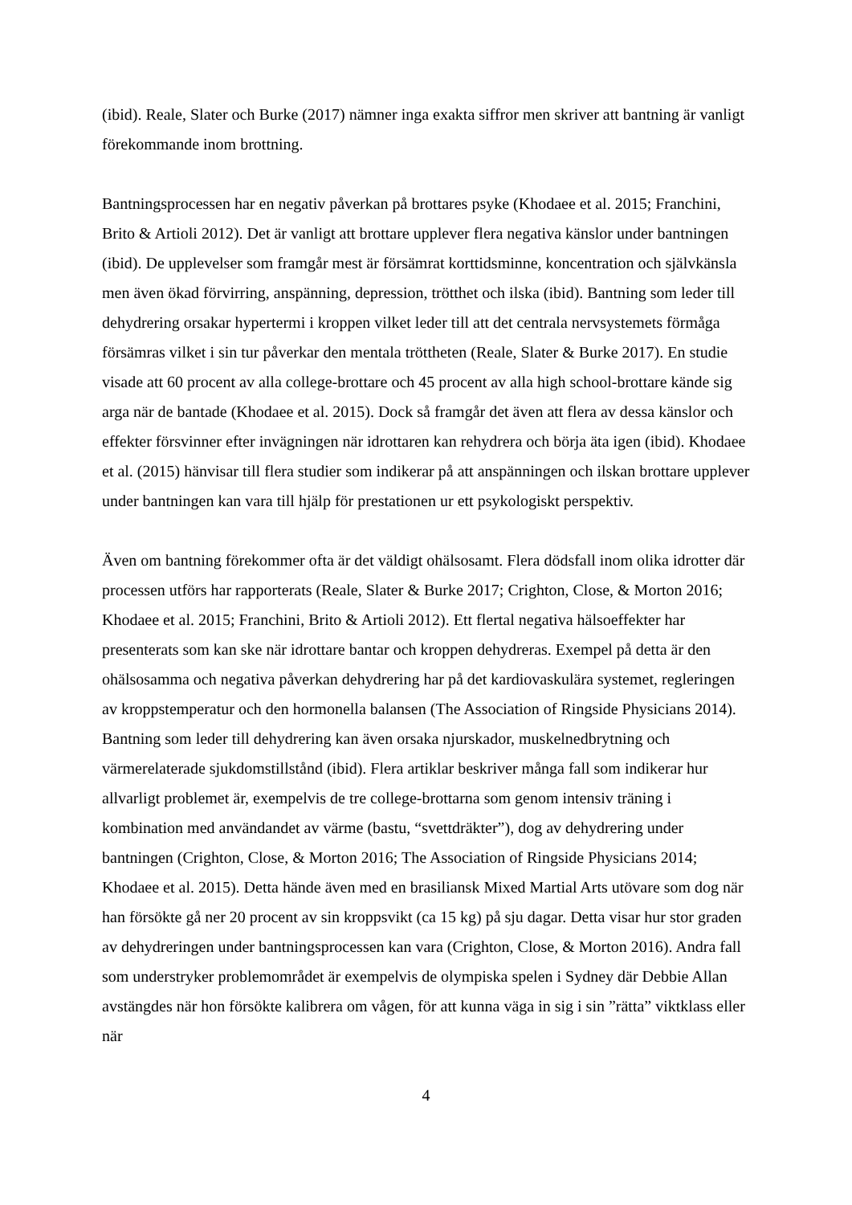(ibid). Reale, Slater och Burke (2017) nämner inga exakta siffror men skriver att bantning är vanligt förekommande inom brottning.
Bantningsprocessen har en negativ påverkan på brottares psyke (Khodaee et al. 2015; Franchini, Brito & Artioli 2012). Det är vanligt att brottare upplever flera negativa känslor under bantningen (ibid). De upplevelser som framgår mest är försämrat korttidsminne, koncentration och självkänsla men även ökad förvirring, anspänning, depression, trötthet och ilska (ibid). Bantning som leder till dehydrering orsakar hypertermi i kroppen vilket leder till att det centrala nervsystemets förmåga försämras vilket i sin tur påverkar den mentala tröttheten (Reale, Slater & Burke 2017). En studie visade att 60 procent av alla college-brottare och 45 procent av alla high school-brottare kände sig arga när de bantade (Khodaee et al. 2015). Dock så framgår det även att flera av dessa känslor och effekter försvinner efter invägningen när idrottaren kan rehydrera och börja äta igen (ibid). Khodaee et al. (2015) hänvisar till flera studier som indikerar på att anspänningen och ilskan brottare upplever under bantningen kan vara till hjälp för prestationen ur ett psykologiskt perspektiv.
Även om bantning förekommer ofta är det väldigt ohälsosamt. Flera dödsfall inom olika idrotter där processen utförs har rapporterats (Reale, Slater & Burke 2017; Crighton, Close, & Morton 2016; Khodaee et al. 2015; Franchini, Brito & Artioli 2012). Ett flertal negativa hälsoeffekter har presenterats som kan ske när idrottare bantar och kroppen dehydreras. Exempel på detta är den ohälsosamma och negativa påverkan dehydrering har på det kardiovaskulära systemet, regleringen av kroppstemperatur och den hormonella balansen (The Association of Ringside Physicians 2014). Bantning som leder till dehydrering kan även orsaka njurskador, muskelnedbrytning och värmerelaterade sjukdomstillstånd (ibid). Flera artiklar beskriver många fall som indikerar hur allvarligt problemet är, exempelvis de tre college-brottarna som genom intensiv träning i kombination med användandet av värme (bastu, “svettdräkter”), dog av dehydrering under bantningen (Crighton, Close, & Morton 2016; The Association of Ringside Physicians 2014; Khodaee et al. 2015). Detta hände även med en brasiliansk Mixed Martial Arts utövare som dog när han försökte gå ner 20 procent av sin kroppsvikt (ca 15 kg) på sju dagar. Detta visar hur stor graden av dehydreringen under bantningsprocessen kan vara (Crighton, Close, & Morton 2016). Andra fall som understryker problemområdet är exempelvis de olympiska spelen i Sydney där Debbie Allan avstängdes när hon försökte kalibrera om vågen, för att kunna väga in sig i sin ”rätta” viktklass eller när
4